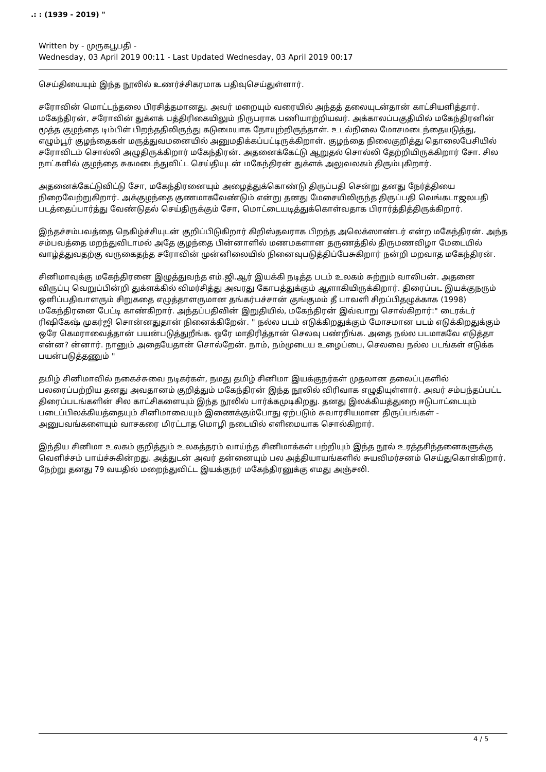.: : (1939 - 2019) "
Written by - முருகபூபதி -
Wednesday, 03 April 2019 00:11 - Last Updated Wednesday, 03 April 2019 00:17
செய்தியையும் இந்த நூலில் உணர்ச்சிகரமாக பதிவுசெய்துள்ளார்.
சரோவின் மொட்டந்தலை பிரசித்தமானது. அவர் மறையும் வரையில் அந்தத் தலையுடன்தான் காட்சியளித்தார். மகேந்திரன், சரோவின் துக்ளக் பத்திரிகையிலும் நிருபராக பணியாற்றியவர். அக்காலப்பகுதியில் மகேந்திரனின் மூத்த குழந்தை டிம்பிள் பிறந்ததிலிருந்து கடுமையாக நோயுற்றிருந்தாள். உடல்நிலை மோசமடைந்தையடுத்து, எழும்பூர் குழந்தைகள் மருத்துவமனையில் அனுமதிக்கப்பட்டிருக்கிறாள். குழந்தை நிலைகுறித்து தொலைபேசியில் சரோவிடம் சொல்லி அழுதிருக்கிறார் மகேந்திரன். அதனைக்கேட்டு ஆறுதல் சொல்லி தேற்றியிருக்கிறார் சோ. சில நாட்களில் குழந்தை சுகமடைந்துவிட்ட செய்தியுடன் மகேந்திரன் துக்ளக் அலுவலகம் திரும்புகிறார்.
அதனைக்கேட்டுவிட்டு சோ, மகேந்திரனையும் அழைத்துக்கொண்டு திருப்பதி சென்று தனது நேர்த்தியை நிறைவேற்றுகிறார். அக்குழந்தை குணமாகவேண்டும் என்று தனது மேசையிலிருந்த திருப்பதி வெங்கடாஜலபதி படத்தைப்பார்த்து வேண்டுதல் செய்திருக்கும் சோ, மொட்டையடித்துக்கொள்வதாக பிரார்த்தித்திருக்கிறார்.
இந்தச்சம்பவத்தை நெகிழ்ச்சியுடன் குறிப்பிடுகிறார் கிறிஸ்தவராக பிறந்த அலெக்ஸாண்டர் என்ற மகேந்திரன். அந்த சம்பவத்தை மறந்துவிடாமல் அதே குழந்தை பின்னாளில் மணமகளான தருணத்தில் திருமணவிழா மேடையில் வாழ்த்துவதற்கு வருகைதந்த சரோவின் முன்னிலையில் நினைவுபடுத்திப்பேசுகிறார் நன்றி மறவாத மகேந்திரன்.
சினிமாவுக்கு மகேந்திரனை இழுத்துவந்த எம்.ஜி.ஆர் இயக்கி நடித்த படம் உலகம் சுற்றும் வாலிபன். அதனை விருப்பு வெறுப்பின்றி துக்ளக்கில் விமர்சித்து அவரது கோபத்துக்கும் ஆளாகியிருக்கிறார். திரைப்பட இயக்குநரும் ஒளிப்பதிவாளரும் சிறுகதை எழுத்தாளருமான தங்கர்பச்சான் குங்குமம் தீ பாவளி சிறப்பிதழுக்காக (1998) மகேந்திரனை பேட்டி காண்கிறார். அந்தப்பதிவின் இறுதியில், மகேந்திரன் இவ்வாறு சொல்கிறார்:" டைரக்டர் ரிஷிகேஷ் முகர்ஜி சொன்னதுதான் நினைக்கிறேன். " நல்ல படம் எடுக்கிறதுக்கும் மோசமான படம் எடுக்கிறதுக்கும் ஒரே கெமராவைத்தான் பயன்படுத்துறீங்க. ஒரே மாதிரித்தான் செலவு பண்றீங்க. அதை நல்ல படமாகவே எடுத்தா என்ன? ன்னார். நானும் அதையேதான் சொல்றேன். நாம், நம்முடைய உழைப்பை, செலவை நல்ல படங்கள் எடுக்க பயன்படுத்தணும் "
தமிழ் சினிமாவில் நகைச்சுவை நடிகர்கள், நமது தமிழ் சினிமா இயக்குநர்கள் முதலான தலைப்புகளில் பலரைப்பற்றிய தனது அவதானம் குறித்தும் மகேந்திரன் இந்த நூலில் விரிவாக எழுதியுள்ளார். அவர் சம்பந்தப்பட்ட திரைப்படங்களின் சில காட்சிகளையும் இந்த நூலில் பார்க்கமுடிகிறது. தனது இலக்கியத்துறை ஈடுபாட்டையும் படைப்பிலக்கியத்தையும் சினிமாவையும் இணைக்கும்போது ஏற்படும் சுவாரசியமான திருப்பங்கள் - அனுபவங்களையும் வாசகரை மிரட்டாத மொழி நடையில் எளிமையாக சொல்கிறார்.
இந்திய சினிமா உலகம் குறித்தும் உலகத்தரம் வாய்ந்த சினிமாக்கள் பற்றியும் இந்த நூல் உரத்தசிந்தனைகளுக்கு வெளிச்சம் பாய்ச்சுகின்றது. அத்துடன் அவர் தன்னையும் பல அத்தியாயங்களில் சுயவிமர்சனம் செய்துகொள்கிறார். நேற்று தனது 79 வயதில் மறைந்துவிட்ட இயக்குநர் மகேந்திரனுக்கு எமது அஞ்சலி.
4 / 5